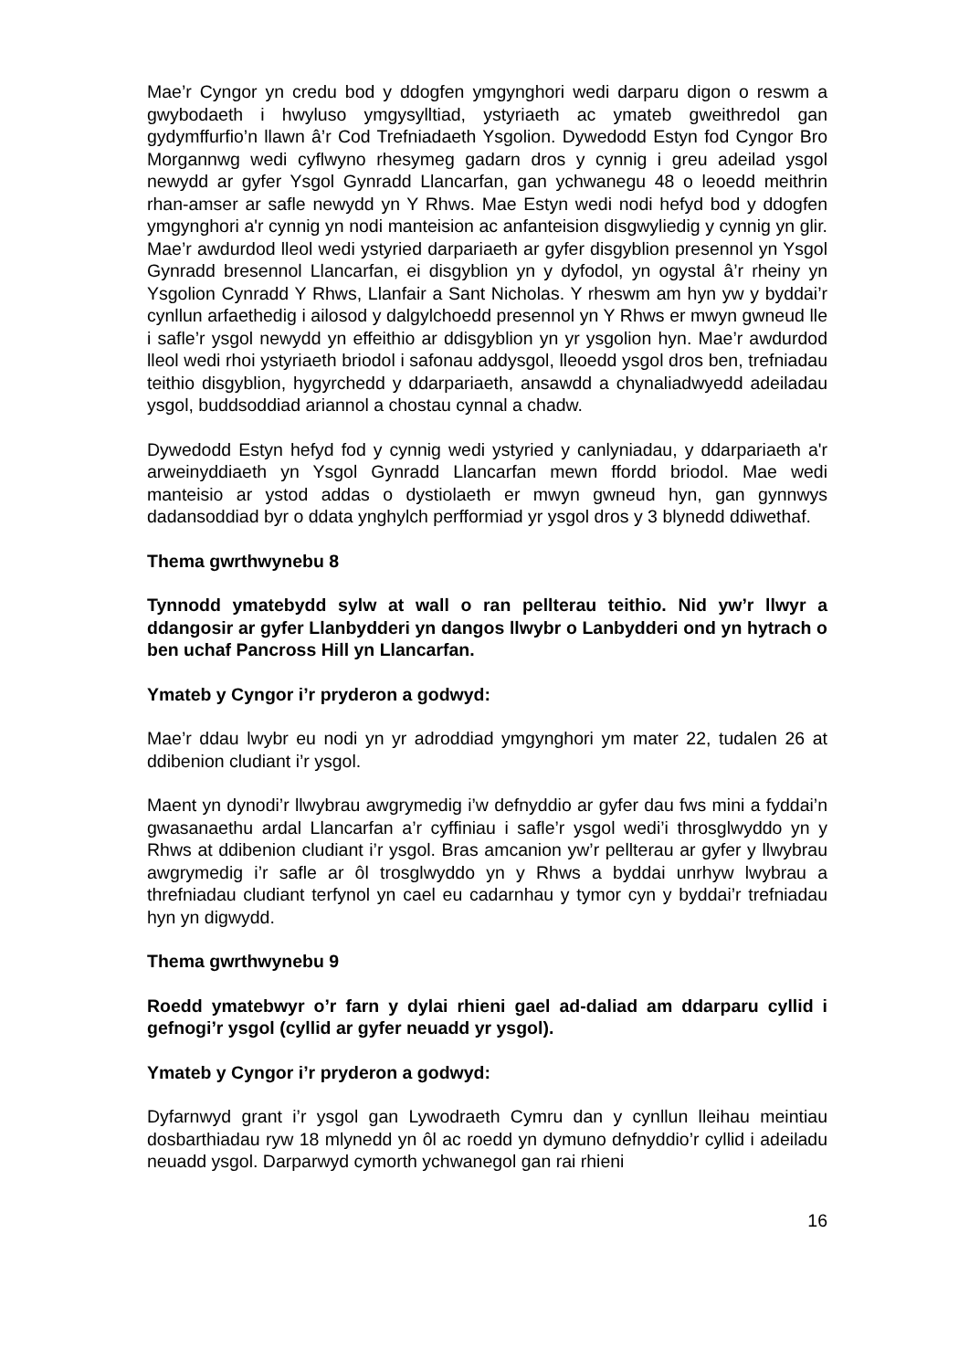Mae’r Cyngor yn credu bod y ddogfen ymgynghori wedi darparu digon o reswm a gwybodaeth i hwyluso ymgysylltiad, ystyriaeth ac ymateb gweithredol gan gydymffurfio’n llawn â’r Cod Trefniadaeth Ysgolion. Dywedodd Estyn fod Cyngor Bro Morgannwg wedi cyflwyno rhesymeg gadarn dros y cynnig i greu adeilad ysgol newydd ar gyfer Ysgol Gynradd Llancarfan, gan ychwanegu 48 o leoedd meithrin rhan-amser ar safle newydd yn Y Rhws. Mae Estyn wedi nodi hefyd bod y ddogfen ymgynghori a'r cynnig yn nodi manteision ac anfanteision disgwyliedig y cynnig yn glir. Mae’r awdurdod lleol wedi ystyried darpariaeth ar gyfer disgyblion presennol yn Ysgol Gynradd bresennol Llancarfan, ei disgyblion yn y dyfodol, yn ogystal â’r rheiny yn Ysgolion Cynradd Y Rhws, Llanfair a Sant Nicholas. Y rheswm am hyn yw y byddai’r cynllun arfaethedig i ailosod y dalgylchoedd presennol yn Y Rhws er mwyn gwneud lle i safle’r ysgol newydd yn effeithio ar ddisgyblion yn yr ysgolion hyn. Mae’r awdurdod lleol wedi rhoi ystyriaeth briodol i safonau addysgol, lleoedd ysgol dros ben, trefniadau teithio disgyblion, hygyrchedd y ddarpariaeth, ansawdd a chynaliadwyedd adeiladau ysgol, buddsoddiad ariannol a chostau cynnal a chadw.
Dywedodd Estyn hefyd fod y cynnig wedi ystyried y canlyniadau, y ddarpariaeth a'r arweinyddiaeth yn Ysgol Gynradd Llancarfan mewn ffordd briodol. Mae wedi manteisio ar ystod addas o dystiolaeth er mwyn gwneud hyn, gan gynnwys dadansoddiad byr o ddata ynghylch perfformiad yr ysgol dros y 3 blynedd ddiwethaf.
Thema gwrthwynebu 8
Tynnodd ymatebydd sylw at wall o ran pellterau teithio. Nid yw’r llwyr a ddangosir ar gyfer Llanbydderi yn dangos llwybr o Lanbydderi ond yn hytrach o ben uchaf Pancross Hill yn Llancarfan.
Ymateb y Cyngor i’r pryderon a godwyd:
Mae’r ddau lwybr eu nodi yn yr adroddiad ymgynghori ym mater 22, tudalen 26 at ddibenion cludiant i’r ysgol.
Maent yn dynodi’r llwybrau awgrymedig i’w defnyddio ar gyfer dau fws mini a fyddai’n gwasanaethu ardal Llancarfan a’r cyffiniau i safle’r ysgol wedi’i throsglwyddo yn y Rhws at ddibenion cludiant i’r ysgol. Bras amcanion yw’r pellterau ar gyfer y llwybrau awgrymedig i’r safle ar ôl trosglwyddo yn y Rhws a byddai unrhyw lwybrau a threfniadau cludiant terfynol yn cael eu cadarnhau y tymor cyn y byddai’r trefniadau hyn yn digwydd.
Thema gwrthwynebu 9
Roedd ymatebwyr o’r farn y dylai rhieni gael ad-daliad am ddarparu cyllid i gefnogi’r ysgol (cyllid ar gyfer neuadd yr ysgol).
Ymateb y Cyngor i’r pryderon a godwyd:
Dyfarnwyd grant i’r ysgol gan Lywodraeth Cymru dan y cynllun lleihau meintiau dosbarthiadau ryw 18 mlynedd yn ôl ac roedd yn dymuno defnyddio’r cyllid i adeiladu neuadd ysgol. Darparwyd cymorth ychwanegol gan rai rhieni
16